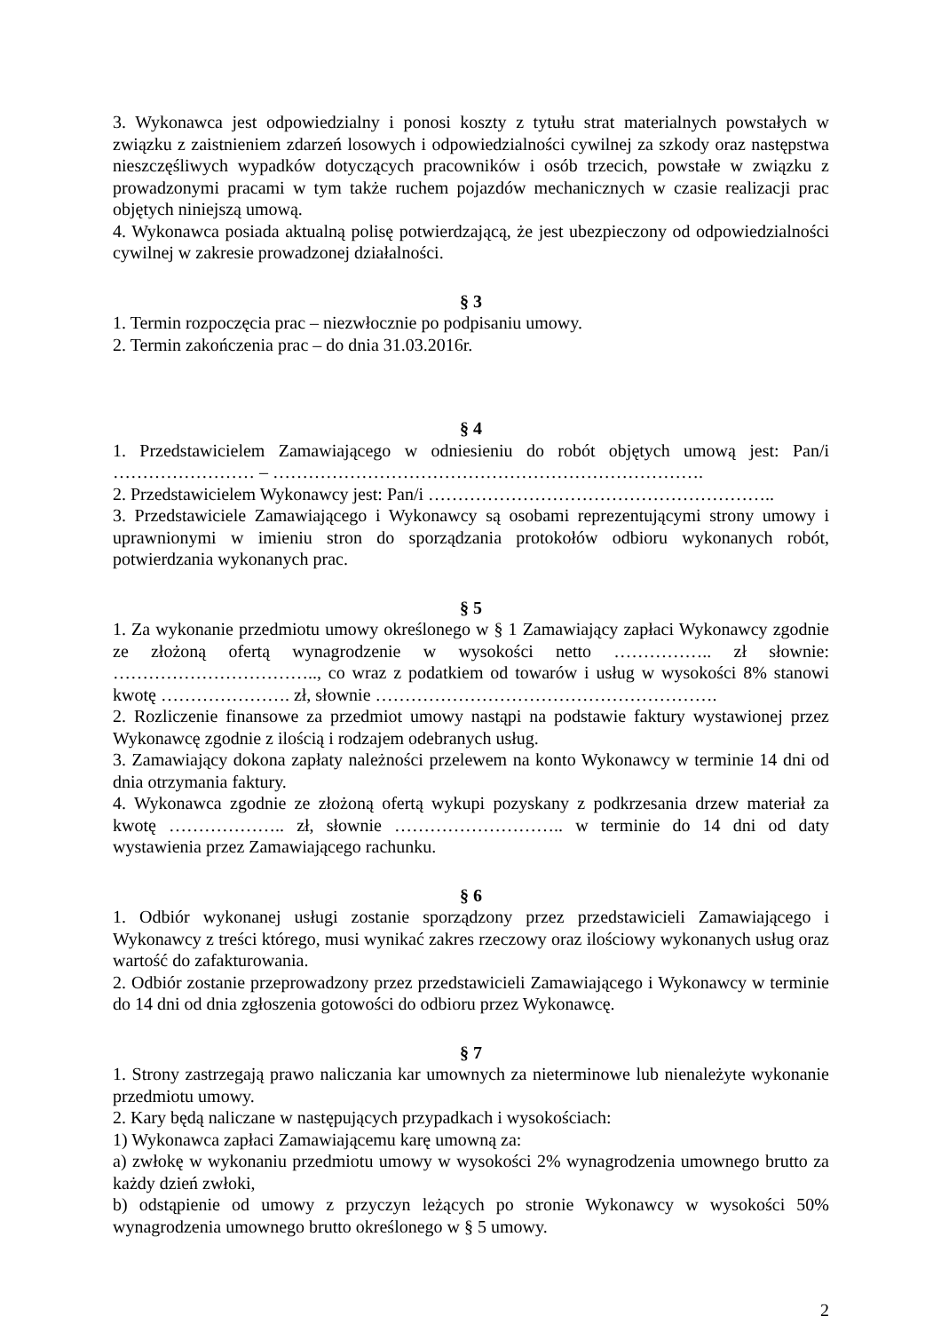3. Wykonawca jest odpowiedzialny i ponosi koszty z tytułu strat materialnych powstałych w związku z zaistnieniem zdarzeń losowych i odpowiedzialności cywilnej za szkody oraz następstwa nieszczęśliwych wypadków dotyczących pracowników i osób trzecich, powstałe w związku z prowadzonymi pracami w tym także ruchem pojazdów mechanicznych w czasie realizacji prac objętych niniejszą umową.
4. Wykonawca posiada aktualną polisę potwierdzającą, że jest ubezpieczony od odpowiedzialności cywilnej w zakresie prowadzonej działalności.
§ 3
1. Termin rozpoczęcia prac – niezwłocznie po podpisaniu umowy.
2. Termin zakończenia prac – do dnia 31.03.2016r.
§ 4
1. Przedstawicielem Zamawiającego w odniesieniu do robót objętych umową jest: Pan/i …………………… – ……………………………………………………………….
2. Przedstawicielem Wykonawcy jest: Pan/i …………………………………………………..
3. Przedstawiciele Zamawiającego i Wykonawcy są osobami reprezentującymi strony umowy i uprawnionymi w imieniu stron do sporządzania protokołów odbioru wykonanych robót, potwierdzania wykonanych prac.
§ 5
1. Za wykonanie przedmiotu umowy określonego w § 1 Zamawiający zapłaci Wykonawcy zgodnie ze złożoną ofertą wynagrodzenie w wysokości netto …………….. zł słownie: …………………………….., co wraz z podatkiem od towarów i usług w wysokości 8% stanowi kwotę …………………. zł, słownie ………………………………………………….
2. Rozliczenie finansowe za przedmiot umowy nastąpi na podstawie faktury wystawionej przez Wykonawcę zgodnie z ilością i rodzajem odebranych usług.
3. Zamawiający dokona zapłaty należności przelewem na konto Wykonawcy w terminie 14 dni od dnia otrzymania faktury.
4. Wykonawca zgodnie ze złożoną ofertą wykupi pozyskany z podkrzesania drzew materiał za kwotę ……………….. zł, słownie ……………………….. w terminie do 14 dni od daty wystawienia przez Zamawiającego rachunku.
§ 6
1. Odbiór wykonanej usługi zostanie sporządzony przez przedstawicieli Zamawiającego i Wykonawcy z treści którego, musi wynikać zakres rzeczowy oraz ilościowy wykonanych usług oraz wartość do zafakturowania.
2. Odbiór zostanie przeprowadzony przez przedstawicieli Zamawiającego i Wykonawcy w terminie do 14 dni od dnia zgłoszenia gotowości do odbioru przez Wykonawcę.
§ 7
1. Strony zastrzegają prawo naliczania kar umownych za nieterminowe lub nienależyte wykonanie przedmiotu umowy.
2. Kary będą naliczane w następujących przypadkach i wysokościach:
1) Wykonawca zapłaci Zamawiającemu karę umowną za:
a) zwłokę w wykonaniu przedmiotu umowy w wysokości 2% wynagrodzenia umownego brutto za każdy dzień zwłoki,
b) odstąpienie od umowy z przyczyn leżących po stronie Wykonawcy w wysokości 50% wynagrodzenia umownego brutto określonego w § 5 umowy.
2